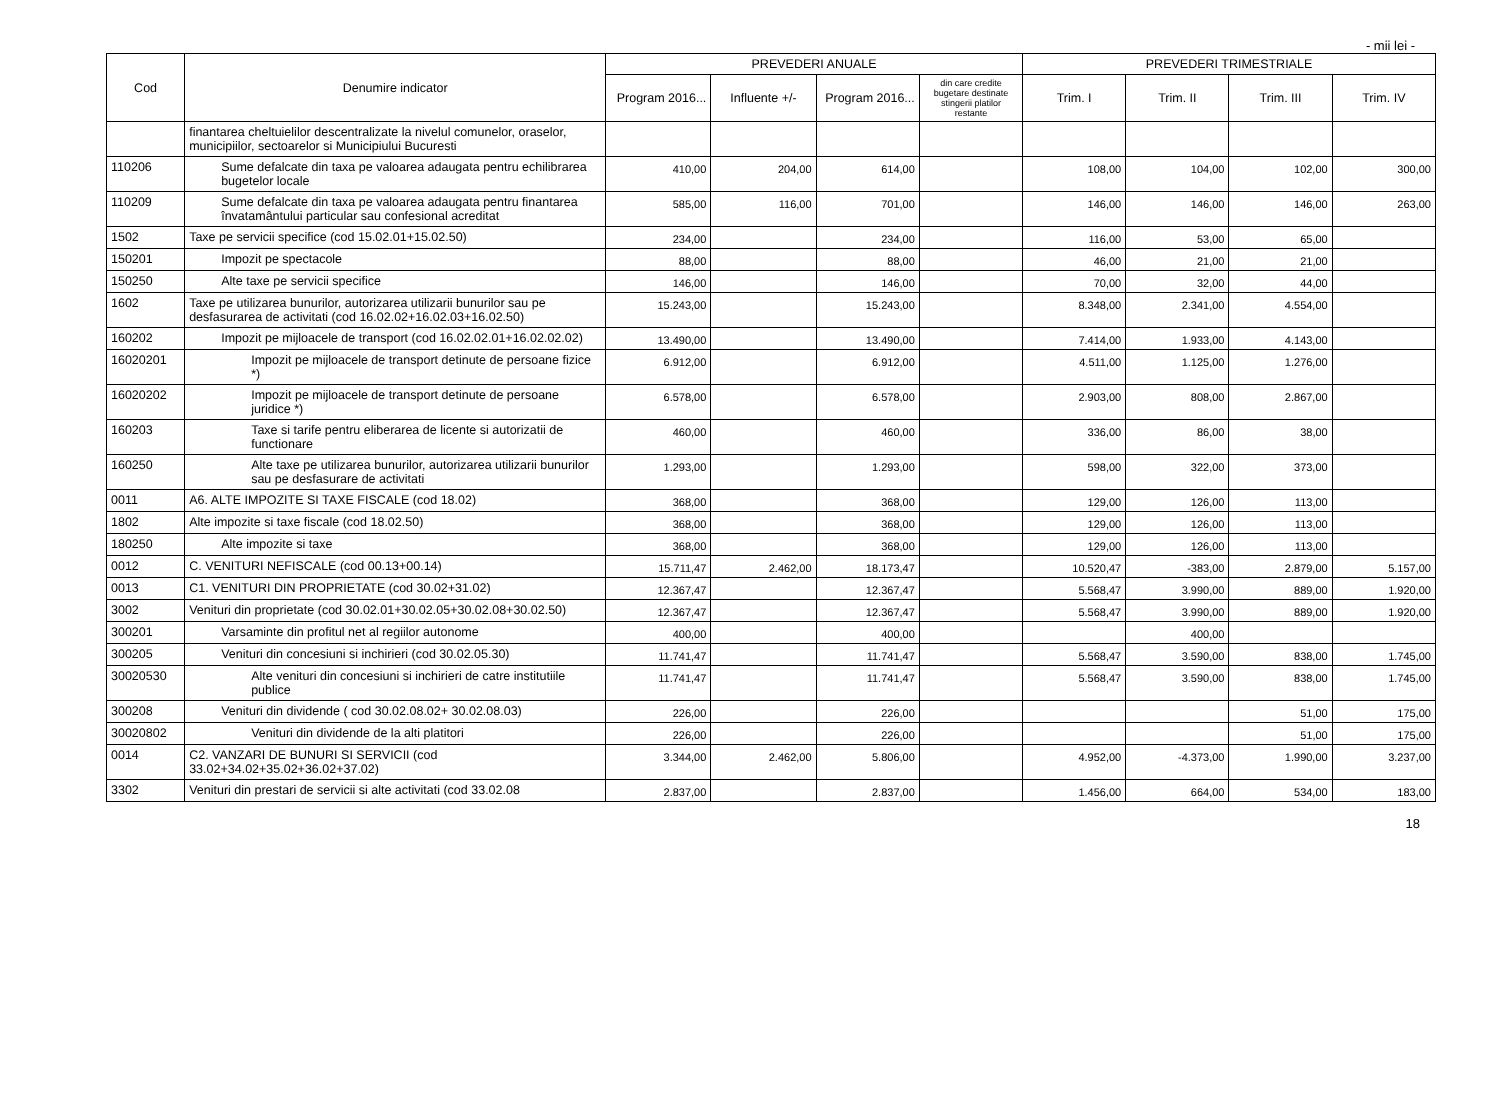- mii lei -
| Cod | Denumire indicator | PREVEDERI ANUALE | | | | PREVEDERI TRIMESTRIALE | | | |
| --- | --- | --- | --- | --- | --- | --- | --- | --- | --- |
| | | Program 2016... | Influente +/- | Program 2016... | din care credite bugetare destinate stingerii platilor restante | Trim. I | Trim. II | Trim. III | Trim. IV |
| | finantarea cheltuielilor descentralizate la nivelul comunelor, oraselor, municipiilor, sectoarelor si Municipiului Bucuresti | | | | | | | | |
| 110206 | Sume defalcate din taxa pe valoarea adaugata pentru echilibrarea bugetelor locale | 410,00 | 204,00 | 614,00 | | 108,00 | 104,00 | 102,00 | 300,00 |
| 110209 | Sume defalcate din taxa pe valoarea adaugata pentru finantarea învatamântului particular sau confesional acreditat | 585,00 | 116,00 | 701,00 | | 146,00 | 146,00 | 146,00 | 263,00 |
| 1502 | Taxe pe servicii specifice (cod 15.02.01+15.02.50) | 234,00 | | 234,00 | | 116,00 | 53,00 | 65,00 | |
| 150201 | Impozit pe spectacole | 88,00 | | 88,00 | | 46,00 | 21,00 | 21,00 | |
| 150250 | Alte taxe pe servicii specifice | 146,00 | | 146,00 | | 70,00 | 32,00 | 44,00 | |
| 1602 | Taxe pe utilizarea bunurilor, autorizarea utilizarii bunurilor sau pe desfasurarea de activitati (cod 16.02.02+16.02.03+16.02.50) | 15.243,00 | | 15.243,00 | | 8.348,00 | 2.341,00 | 4.554,00 | |
| 160202 | Impozit pe mijloacele de transport (cod 16.02.02.01+16.02.02.02) | 13.490,00 | | 13.490,00 | | 7.414,00 | 1.933,00 | 4.143,00 | |
| 16020201 | Impozit pe mijloacele de transport detinute de persoane fizice *) | 6.912,00 | | 6.912,00 | | 4.511,00 | 1.125,00 | 1.276,00 | |
| 16020202 | Impozit pe mijloacele de transport detinute de persoane juridice *) | 6.578,00 | | 6.578,00 | | 2.903,00 | 808,00 | 2.867,00 | |
| 160203 | Taxe si tarife pentru eliberarea de licente si autorizatii de functionare | 460,00 | | 460,00 | | 336,00 | 86,00 | 38,00 | |
| 160250 | Alte taxe pe utilizarea bunurilor, autorizarea utilizarii bunurilor sau pe desfasurare de activitati | 1.293,00 | | 1.293,00 | | 598,00 | 322,00 | 373,00 | |
| 0011 | A6. ALTE IMPOZITE SI TAXE FISCALE (cod 18.02) | 368,00 | | 368,00 | | 129,00 | 126,00 | 113,00 | |
| 1802 | Alte impozite si taxe fiscale (cod 18.02.50) | 368,00 | | 368,00 | | 129,00 | 126,00 | 113,00 | |
| 180250 | Alte impozite si taxe | 368,00 | | 368,00 | | 129,00 | 126,00 | 113,00 | |
| 0012 | C. VENITURI NEFISCALE (cod 00.13+00.14) | 15.711,47 | 2.462,00 | 18.173,47 | | 10.520,47 | -383,00 | 2.879,00 | 5.157,00 |
| 0013 | C1. VENITURI DIN PROPRIETATE (cod 30.02+31.02) | 12.367,47 | | 12.367,47 | | 5.568,47 | 3.990,00 | 889,00 | 1.920,00 |
| 3002 | Venituri din proprietate (cod 30.02.01+30.02.05+30.02.08+30.02.50) | 12.367,47 | | 12.367,47 | | 5.568,47 | 3.990,00 | 889,00 | 1.920,00 |
| 300201 | Varsaminte din profitul net al regiilor autonome | 400,00 | | 400,00 | | | 400,00 | | |
| 300205 | Venituri din concesiuni si inchirieri (cod 30.02.05.30) | 11.741,47 | | 11.741,47 | | 5.568,47 | 3.590,00 | 838,00 | 1.745,00 |
| 30020530 | Alte venituri din concesiuni si inchirieri de catre institutiile publice | 11.741,47 | | 11.741,47 | | 5.568,47 | 3.590,00 | 838,00 | 1.745,00 |
| 300208 | Venituri din dividende ( cod 30.02.08.02+ 30.02.08.03) | 226,00 | | 226,00 | | | | 51,00 | 175,00 |
| 30020802 | Venituri din dividende de la alti platitori | 226,00 | | 226,00 | | | | 51,00 | 175,00 |
| 0014 | C2. VANZARI DE BUNURI SI SERVICII (cod 33.02+34.02+35.02+36.02+37.02) | 3.344,00 | 2.462,00 | 5.806,00 | | 4.952,00 | -4.373,00 | 1.990,00 | 3.237,00 |
| 3302 | Venituri din prestari de servicii si alte activitati (cod 33.02.08 | 2.837,00 | | 2.837,00 | | 1.456,00 | 664,00 | 534,00 | 183,00 |
18